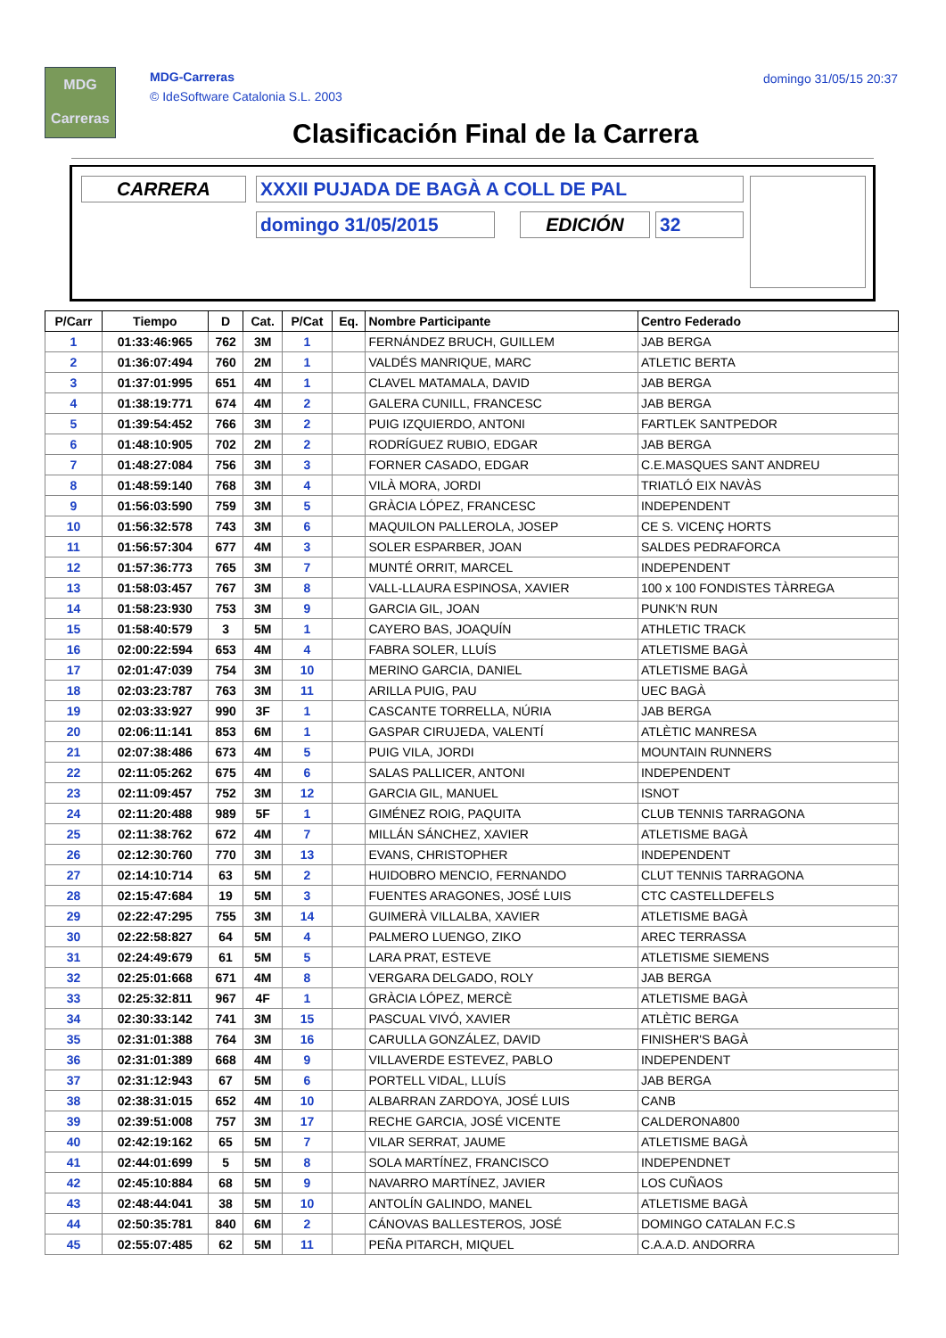MDG
Carreras
MDG-Carreras
© IdeSoftware Catalonia S.L. 2003
domingo 31/05/15 20:37
Clasificación Final de la Carrera
CARRERA XXXII PUJADA DE BAGÀ A COLL DE PAL
domingo 31/05/2015 EDICIÓN 32
| P/Carr | Tiempo | D | Cat. | P/Cat | Eq. | Nombre Participante | Centro Federado |
| --- | --- | --- | --- | --- | --- | --- | --- |
| 1 | 01:33:46:965 | 762 | 3M | 1 | | FERNÁNDEZ BRUCH, GUILLEM | JAB BERGA |
| 2 | 01:36:07:494 | 760 | 2M | 1 | | VALDÉS MANRIQUE, MARC | ATLETIC BERTA |
| 3 | 01:37:01:995 | 651 | 4M | 1 | | CLAVEL MATAMALA, DAVID | JAB BERGA |
| 4 | 01:38:19:771 | 674 | 4M | 2 | | GALERA CUNILL, FRANCESC | JAB BERGA |
| 5 | 01:39:54:452 | 766 | 3M | 2 | | PUIG IZQUIERDO, ANTONI | FARTLEK SANTPEDOR |
| 6 | 01:48:10:905 | 702 | 2M | 2 | | RODRÍGUEZ RUBIO, EDGAR | JAB BERGA |
| 7 | 01:48:27:084 | 756 | 3M | 3 | | FORNER CASADO, EDGAR | C.E.MASQUES SANT ANDREU |
| 8 | 01:48:59:140 | 768 | 3M | 4 | | VILÀ MORA, JORDI | TRIATLÓ EIX NAVÀS |
| 9 | 01:56:03:590 | 759 | 3M | 5 | | GRÀCIA LÓPEZ, FRANCESC | INDEPENDENT |
| 10 | 01:56:32:578 | 743 | 3M | 6 | | MAQUILON PALLEROLA, JOSEP | CE S. VICENÇ HORTS |
| 11 | 01:56:57:304 | 677 | 4M | 3 | | SOLER ESPARBER, JOAN | SALDES PEDRAFORCA |
| 12 | 01:57:36:773 | 765 | 3M | 7 | | MUNTÉ ORRIT, MARCEL | INDEPENDENT |
| 13 | 01:58:03:457 | 767 | 3M | 8 | | VALL-LLAURA ESPINOSA, XAVIER | 100 x 100 FONDISTES TÀRREGA |
| 14 | 01:58:23:930 | 753 | 3M | 9 | | GARCIA GIL, JOAN | PUNK'N RUN |
| 15 | 01:58:40:579 | 3 | 5M | 1 | | CAYERO BAS, JOAQUÍN | ATHLETIC TRACK |
| 16 | 02:00:22:594 | 653 | 4M | 4 | | FABRA SOLER, LLUÍS | ATLETISME BAGÀ |
| 17 | 02:01:47:039 | 754 | 3M | 10 | | MERINO GARCIA, DANIEL | ATLETISME BAGÀ |
| 18 | 02:03:23:787 | 763 | 3M | 11 | | ARILLA PUIG, PAU | UEC BAGÀ |
| 19 | 02:03:33:927 | 990 | 3F | 1 | | CASCANTE TORRELLA, NÚRIA | JAB BERGA |
| 20 | 02:06:11:141 | 853 | 6M | 1 | | GASPAR CIRUJEDA, VALENTÍ | ATLÈTIC MANRESA |
| 21 | 02:07:38:486 | 673 | 4M | 5 | | PUIG VILA, JORDI | MOUNTAIN RUNNERS |
| 22 | 02:11:05:262 | 675 | 4M | 6 | | SALAS PALLICER, ANTONI | INDEPENDENT |
| 23 | 02:11:09:457 | 752 | 3M | 12 | | GARCIA GIL, MANUEL | ISNOT |
| 24 | 02:11:20:488 | 989 | 5F | 1 | | GIMÉNEZ ROIG, PAQUITA | CLUB TENNIS TARRAGONA |
| 25 | 02:11:38:762 | 672 | 4M | 7 | | MILLÁN SÁNCHEZ, XAVIER | ATLETISME BAGÀ |
| 26 | 02:12:30:760 | 770 | 3M | 13 | | EVANS, CHRISTOPHER | INDEPENDENT |
| 27 | 02:14:10:714 | 63 | 5M | 2 | | HUIDOBRO MENCIO, FERNANDO | CLUT TENNIS TARRAGONA |
| 28 | 02:15:47:684 | 19 | 5M | 3 | | FUENTES ARAGONES, JOSÉ LUIS | CTC CASTELLDEFELS |
| 29 | 02:22:47:295 | 755 | 3M | 14 | | GUIMERÀ VILLALBA, XAVIER | ATLETISME BAGÀ |
| 30 | 02:22:58:827 | 64 | 5M | 4 | | PALMERO LUENGO, ZIKO | AREC TERRASSA |
| 31 | 02:24:49:679 | 61 | 5M | 5 | | LARA PRAT, ESTEVE | ATLETISME SIEMENS |
| 32 | 02:25:01:668 | 671 | 4M | 8 | | VERGARA DELGADO, ROLY | JAB BERGA |
| 33 | 02:25:32:811 | 967 | 4F | 1 | | GRÀCIA LÓPEZ, MERCÈ | ATLETISME BAGÀ |
| 34 | 02:30:33:142 | 741 | 3M | 15 | | PASCUAL VIVÓ, XAVIER | ATLÈTIC BERGA |
| 35 | 02:31:01:388 | 764 | 3M | 16 | | CARULLA GONZÁLEZ, DAVID | FINISHER'S BAGÀ |
| 36 | 02:31:01:389 | 668 | 4M | 9 | | VILLAVERDE ESTEVEZ, PABLO | INDEPENDENT |
| 37 | 02:31:12:943 | 67 | 5M | 6 | | PORTELL VIDAL, LLUÍS | JAB BERGA |
| 38 | 02:38:31:015 | 652 | 4M | 10 | | ALBARRAN ZARDOYA, JOSÉ LUIS | CANB |
| 39 | 02:39:51:008 | 757 | 3M | 17 | | RECHE GARCIA, JOSÉ VICENTE | CALDERONA800 |
| 40 | 02:42:19:162 | 65 | 5M | 7 | | VILAR SERRAT, JAUME | ATLETISME BAGÀ |
| 41 | 02:44:01:699 | 5 | 5M | 8 | | SOLA MARTÍNEZ, FRANCISCO | INDEPENDNET |
| 42 | 02:45:10:884 | 68 | 5M | 9 | | NAVARRO MARTÍNEZ, JAVIER | LOS CUÑAOS |
| 43 | 02:48:44:041 | 38 | 5M | 10 | | ANTOLÍN GALINDO, MANEL | ATLETISME BAGÀ |
| 44 | 02:50:35:781 | 840 | 6M | 2 | | CÁNOVAS BALLESTEROS, JOSÉ | DOMINGO CATALAN F.C.S |
| 45 | 02:55:07:485 | 62 | 5M | 11 | | PEÑA PITARCH, MIQUEL | C.A.A.D. ANDORRA |